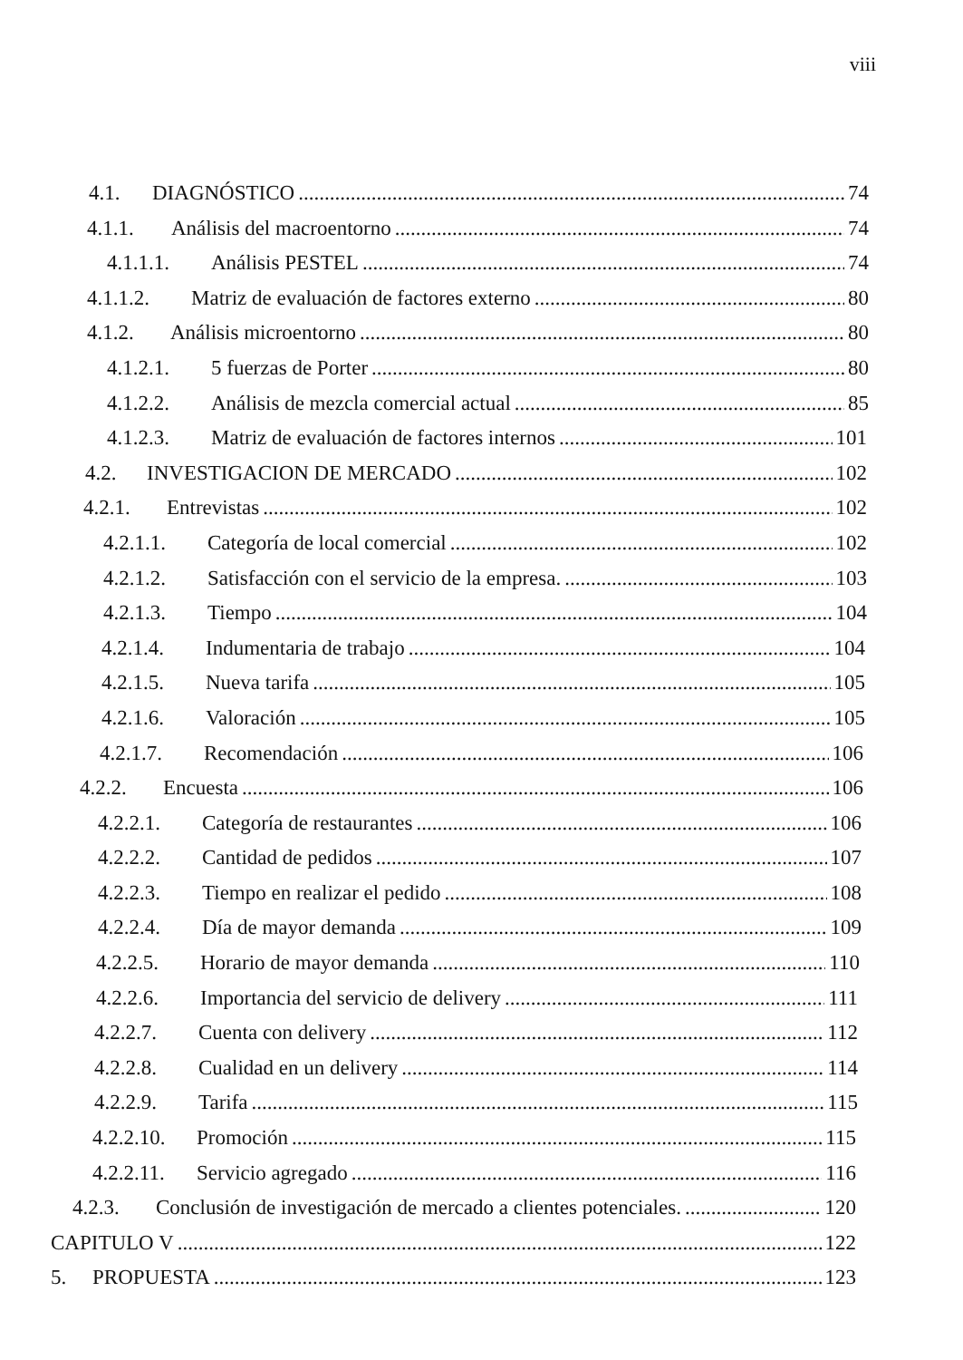viii
4.1. DIAGNÓSTICO 74
4.1.1. Análisis del macroentorno 74
4.1.1.1. Análisis PESTEL 74
4.1.1.2. Matriz de evaluación de factores externo 80
4.1.2. Análisis microentorno 80
4.1.2.1. 5 fuerzas de Porter 80
4.1.2.2. Análisis de mezcla comercial actual 85
4.1.2.3. Matriz de evaluación de factores internos 101
4.2. INVESTIGACION DE MERCADO 102
4.2.1. Entrevistas 102
4.2.1.1. Categoría de local comercial 102
4.2.1.2. Satisfacción con el servicio de la empresa. 103
4.2.1.3. Tiempo 104
4.2.1.4. Indumentaria de trabajo 104
4.2.1.5. Nueva tarifa 105
4.2.1.6. Valoración 105
4.2.1.7. Recomendación 106
4.2.2. Encuesta 106
4.2.2.1. Categoría de restaurantes 106
4.2.2.2. Cantidad de pedidos 107
4.2.2.3. Tiempo en realizar el pedido 108
4.2.2.4. Día de mayor demanda 109
4.2.2.5. Horario de mayor demanda 110
4.2.2.6. Importancia del servicio de delivery 111
4.2.2.7. Cuenta con delivery 112
4.2.2.8. Cualidad en un delivery 114
4.2.2.9. Tarifa 115
4.2.2.10. Promoción 115
4.2.2.11. Servicio agregado 116
4.2.3. Conclusión de investigación de mercado a clientes potenciales. 120
CAPITULO V 122
5. PROPUESTA 123